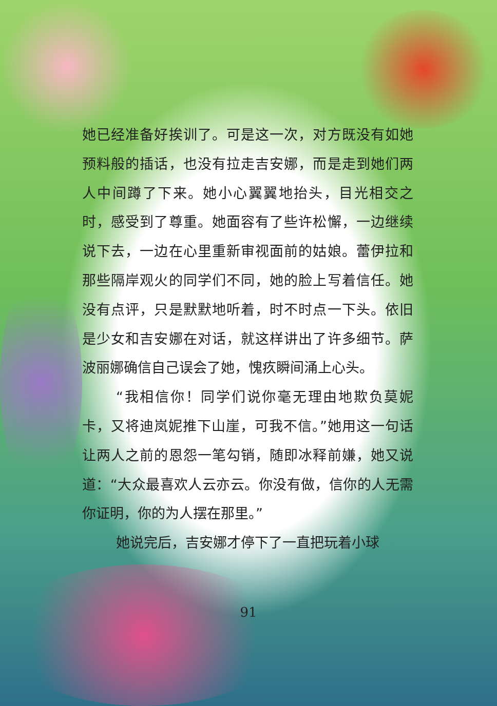她已经准备好挨训了。可是这一次，对方既没有如她预料般的插话，也没有拉走吉安娜，而是走到她们两人中间蹲了下来。她小心翼翼地抬头，目光相交之时，感受到了尊重。她面容有了些许松懈，一边继续说下去，一边在心里重新审视面前的姑娘。蕾伊拉和那些隔岸观火的同学们不同，她的脸上写着信任。她没有点评，只是默默地听着，时不时点一下头。依旧是少女和吉安娜在对话，就这样讲出了许多细节。萨波丽娜确信自己误会了她，愧疚瞬间涌上心头。
“我相信你！同学们说你毫无理由地欺负莫妮卡，又将迪岚妮推下山崖，可我不信。”她用这一句话让两人之前的恩怨一笔勾销，随即冰释前嫌，她又说道：“大众最喜欢人云亦云。你没有做，信你的人无需你证明，你的为人摆在那里。”
她说完后，吉安娜才停下了一直把玩着小球
91